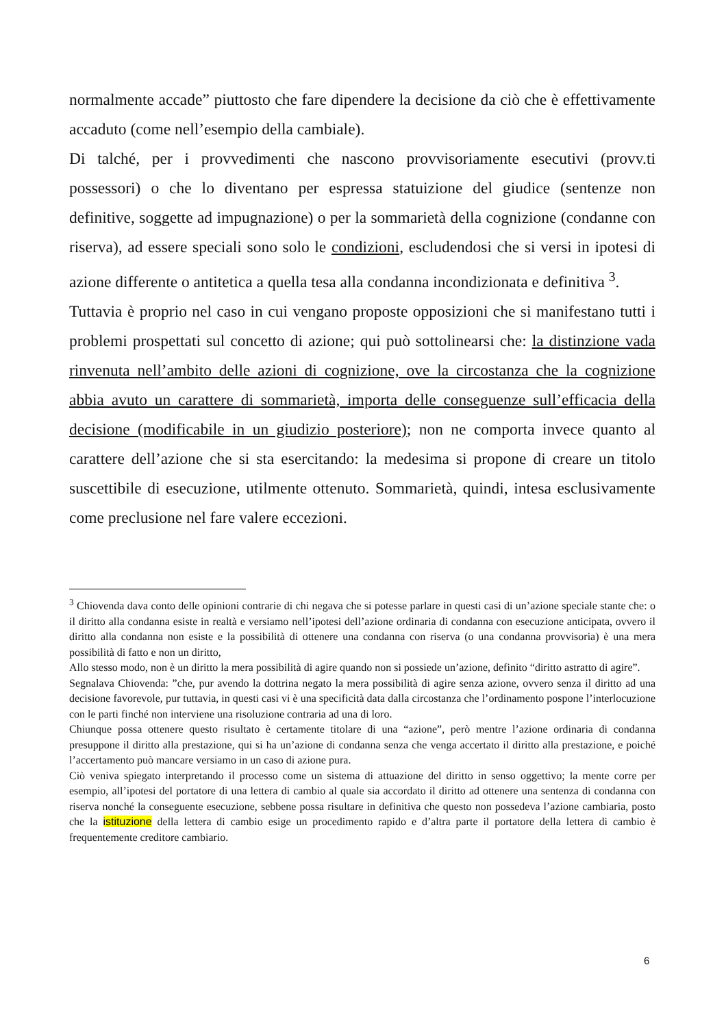normalmente accade” piuttosto che fare dipendere la decisione da ciò che è effettivamente accaduto (come nell’esempio della cambiale).
Di talché, per i provvedimenti che nascono provvisoriamente esecutivi (provv.ti possessori) o che lo diventano per espressa statuizione del giudice (sentenze non definitive, soggette ad impugnazione) o per la sommarietà della cognizione (condanne con riserva), ad essere speciali sono solo le condizioni, escludendosi che si versi in ipotesi di azione differente o antitetica a quella tesa alla condanna incondizionata e definitiva <sup>3</sup>.
Tuttavia è proprio nel caso in cui vengano proposte opposizioni che si manifestano tutti i problemi prospettati sul concetto di azione; qui può sottolinearsi che: la distinzione vada rinvenuta nell’ambito delle azioni di cognizione, ove la circostanza che la cognizione abbia avuto un carattere di sommarietà, importa delle conseguenze sull’efficacia della decisione (modificabile in un giudizio posteriore); non ne comporta invece quanto al carattere dell’azione che si sta esercitando: la medesima si propone di creare un titolo suscettibile di esecuzione, utilmente ottenuto. Sommarietà, quindi, intesa esclusivamente come preclusione nel fare valere eccezioni.
<sup>3</sup> Chiovenda dava conto delle opinioni contrarie di chi negava che si potesse parlare in questi casi di un’azione speciale stante che: o il diritto alla condanna esiste in realtà e versiamo nell’ipotesi dell’azione ordinaria di condanna con esecuzione anticipata, ovvero il diritto alla condanna non esiste e la possibilità di ottenere una condanna con riserva (o una condanna provvisoria) è una mera possibilità di fatto e non un diritto,
Allo stesso modo, non è un diritto la mera possibilità di agire quando non si possiede un’azione, definito “diritto astratto di agire”.
Segnalava Chiovenda: ”che, pur avendo la dottrina negato la mera possibilità di agire senza azione, ovvero senza il diritto ad una decisione favorevole, pur tuttavia, in questi casi vi è una specificità data dalla circostanza che l’ordinamento pospone l’interlocuzione con le parti finché non interviene una risoluzione contraria ad una di loro.
Chiunque possa ottenere questo risultato è certamente titolare di una “azione”, però mentre l’azione ordinaria di condanna presuppone il diritto alla prestazione, qui si ha un’azione di condanna senza che venga accertato il diritto alla prestazione, e poiché l’accertamento può mancare versiamo in un caso di azione pura.
Ciò veniva spiegato interpretando il processo come un sistema di attuazione del diritto in senso oggettivo; la mente corre per esempio, all’ipotesi del portatore di una lettera di cambio al quale sia accordato il diritto ad ottenere una sentenza di condanna con riserva nonché la conseguente esecuzione, sebbene possa risultare in definitiva che questo non possedeva l’azione cambiaria, posto che la istituzione della lettera di cambio esige un procedimento rapido e d’altra parte il portatore della lettera di cambio è frequentemente creditore cambiario.
6